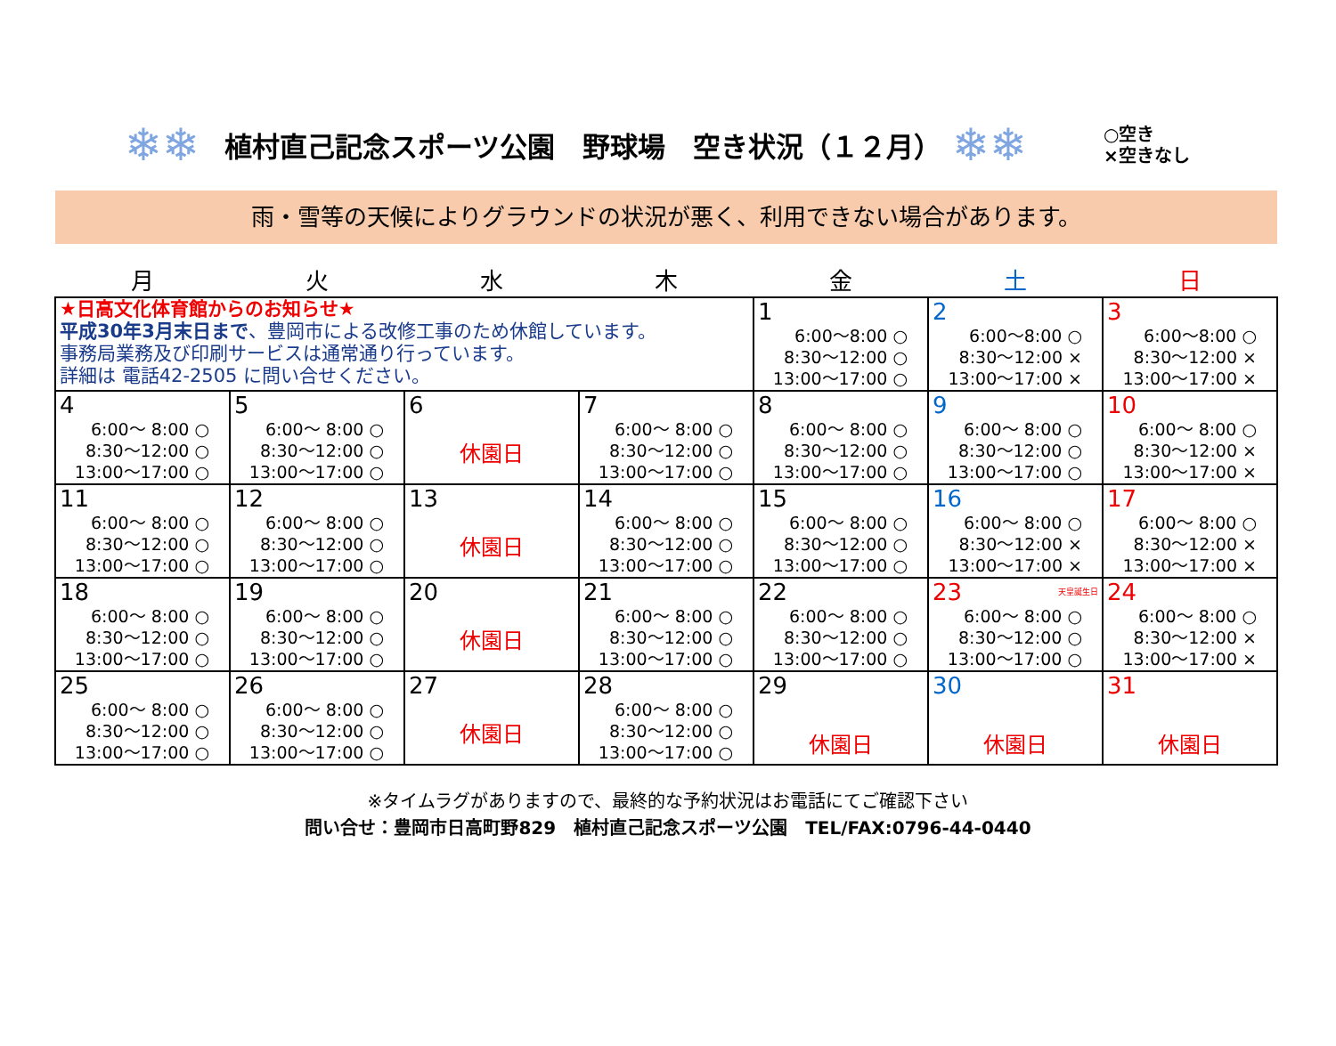❄❄
植村直己記念スポーツ公園　野球場　空き状況（１２月）
❄❄
○空き
×空きなし
雨・雪等の天候によりグラウンドの状況が悪く、利用できない場合があります。
| 月 | 火 | 水 | 木 | 金 | 土 | 日 |
| --- | --- | --- | --- | --- | --- | --- |
| ★日高文化体育館からのお知らせ★ 平成30年3月末日まで 、豊岡市による改修工事のため休館しています。 事務局業務及び印刷サービスは通常通り行っています。 詳細は 電話42-2505 に問い合せください。 | | | | 1 6:00～8:00 ○ 8:30～12:00 ○ 13:00～17:00 ○ | 2 6:00～8:00 ○ 8:30～12:00 × 13:00～17:00 × | 3 6:00～8:00 ○ 8:30～12:00 × 13:00～17:00 × |
| 4 6:00～ 8:00 ○ 8:30～12:00 ○ 13:00～17:00 ○ | 5 6:00～ 8:00 ○ 8:30～12:00 ○ 13:00～17:00 ○ | 6 休園日 | 7 6:00～ 8:00 ○ 8:30～12:00 ○ 13:00～17:00 ○ | 8 6:00～ 8:00 ○ 8:30～12:00 ○ 13:00～17:00 ○ | 9 6:00～ 8:00 ○ 8:30～12:00 ○ 13:00～17:00 ○ | 10 6:00～ 8:00 ○ 8:30～12:00 × 13:00～17:00 × |
| 11 6:00～ 8:00 ○ 8:30～12:00 ○ 13:00～17:00 ○ | 12 6:00～ 8:00 ○ 8:30～12:00 ○ 13:00～17:00 ○ | 13 休園日 | 14 6:00～ 8:00 ○ 8:30～12:00 ○ 13:00～17:00 ○ | 15 6:00～ 8:00 ○ 8:30～12:00 ○ 13:00～17:00 ○ | 16 6:00～ 8:00 ○ 8:30～12:00 × 13:00～17:00 × | 17 6:00～ 8:00 ○ 8:30～12:00 × 13:00～17:00 × |
| 18 6:00～ 8:00 ○ 8:30～12:00 ○ 13:00～17:00 ○ | 19 6:00～ 8:00 ○ 8:30～12:00 ○ 13:00～17:00 ○ | 20 休園日 | 21 6:00～ 8:00 ○ 8:30～12:00 ○ 13:00～17:00 ○ | 22 6:00～ 8:00 ○ 8:30～12:00 ○ 13:00～17:00 ○ | 23 天皇誕生日 6:00～ 8:00 ○ 8:30～12:00 ○ 13:00～17:00 ○ | 24 6:00～ 8:00 ○ 8:30～12:00 × 13:00～17:00 × |
| 25 6:00～ 8:00 ○ 8:30～12:00 ○ 13:00～17:00 ○ | 26 6:00～ 8:00 ○ 8:30～12:00 ○ 13:00～17:00 ○ | 27 休園日 | 28 6:00～ 8:00 ○ 8:30～12:00 ○ 13:00～17:00 ○ | 29 休園日 | 30 休園日 | 31 休園日 |
※タイムラグがありますので、最終的な予約状況はお電話にてご確認下さい
問い合せ：豊岡市日高町野829　植村直己記念スポーツ公園　TEL/FAX:0796-44-0440